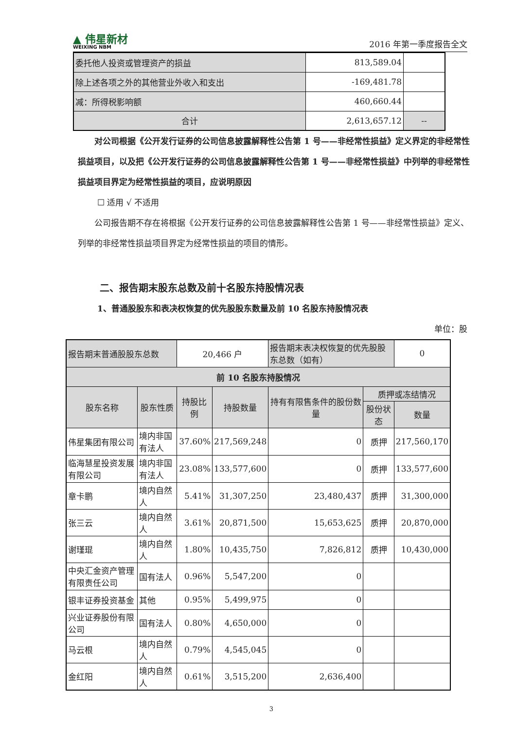▲ 伟星新材
WEIXING NBM
2016 年第一季度报告全文
| 委托他人投资或管理资产的损益 | 813,589.04 | |
| 除上述各项之外的其他营业外收入和支出 | -169,481.78 | |
| 减：所得税影响额 | 460,660.44 | |
| 合计 | 2,613,657.12 | -- |
对公司根据《公开发行证券的公司信息披露解释性公告第 1 号——非经常性损益》定义界定的非经常性损益项目，以及把《公开发行证券的公司信息披露解释性公告第 1 号——非经常性损益》中列举的非经常性损益项目界定为经常性损益的项目，应说明原因
☐ 适用 √ 不适用
公司报告期不存在将根据《公开发行证券的公司信息披露解释性公告第 1 号——非经常性损益》定义、列举的非经常性损益项目界定为经常性损益的项目的情形。
二、报告期末股东总数及前十名股东持股情况表
1、普通股股东和表决权恢复的优先股股东数量及前 10 名股东持股情况表
单位：股
| 报告期末普通股股东总数 | | 20,466 户 | | 报告期末表决权恢复的优先股股东总数（如有） | | 0 |
| 前 10 名股东持股情况 | | | | | | |
| 股东名称 | 股东性质 | 持股比例 | 持股数量 | 持有有限售条件的股份数量 | 质押或冻结情况 | |
| | | | | | 股份状态 | 数量 |
| 伟星集团有限公司 | 境内非国有法人 | 37.60% | 217,569,248 | 0 | 质押 | 217,560,170 |
| 临海慧星投资发展有限公司 | 境内非国有法人 | 23.08% | 133,577,600 | 0 | 质押 | 133,577,600 |
| 章卡鹏 | 境内自然人 | 5.41% | 31,307,250 | 23,480,437 | 质押 | 31,300,000 |
| 张三云 | 境内自然人 | 3.61% | 20,871,500 | 15,653,625 | 质押 | 20,870,000 |
| 谢瑾琨 | 境内自然人 | 1.80% | 10,435,750 | 7,826,812 | 质押 | 10,430,000 |
| 中央汇金资产管理有限责任公司 | 国有法人 | 0.96% | 5,547,200 | 0 | | |
| 银丰证券投资基金 | 其他 | 0.95% | 5,499,975 | 0 | | |
| 兴业证券股份有限公司 | 国有法人 | 0.80% | 4,650,000 | 0 | | |
| 马云根 | 境内自然人 | 0.79% | 4,545,045 | 0 | | |
| 金红阳 | 境内自然人 | 0.61% | 3,515,200 | 2,636,400 | | |
3